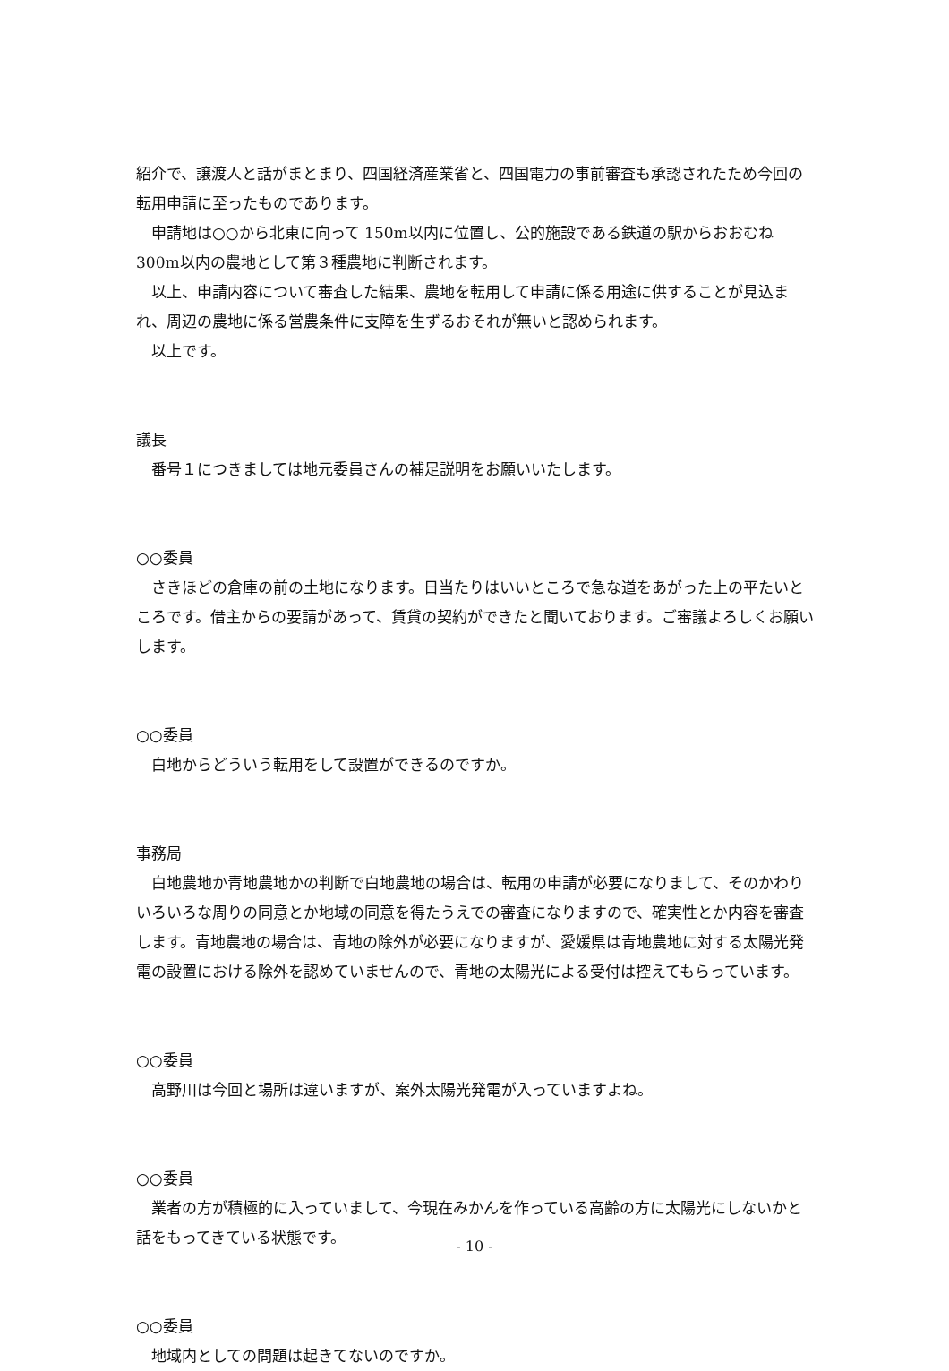紹介で、譲渡人と話がまとまり、四国経済産業省と、四国電力の事前審査も承認されたため今回の転用申請に至ったものであります。
申請地は○○から北東に向って 150m以内に位置し、公的施設である鉄道の駅からおおむね 300m以内の農地として第３種農地に判断されます。
以上、申請内容について審査した結果、農地を転用して申請に係る用途に供することが見込まれ、周辺の農地に係る営農条件に支障を生ずるおそれが無いと認められます。
以上です。
議長
番号１につきましては地元委員さんの補足説明をお願いいたします。
○○委員
さきほどの倉庫の前の土地になります。日当たりはいいところで急な道をあがった上の平たいところです。借主からの要請があって、賃貸の契約ができたと聞いております。ご審議よろしくお願いします。
○○委員
白地からどういう転用をして設置ができるのですか。
事務局
白地農地か青地農地かの判断で白地農地の場合は、転用の申請が必要になりまして、そのかわりいろいろな周りの同意とか地域の同意を得たうえでの審査になりますので、確実性とか内容を審査します。青地農地の場合は、青地の除外が必要になりますが、愛媛県は青地農地に対する太陽光発電の設置における除外を認めていませんので、青地の太陽光による受付は控えてもらっています。
○○委員
高野川は今回と場所は違いますが、案外太陽光発電が入っていますよね。
○○委員
業者の方が積極的に入っていまして、今現在みかんを作っている高齢の方に太陽光にしないかと話をもってきている状態です。
○○委員
地域内としての問題は起きてないのですか。
- 10 -